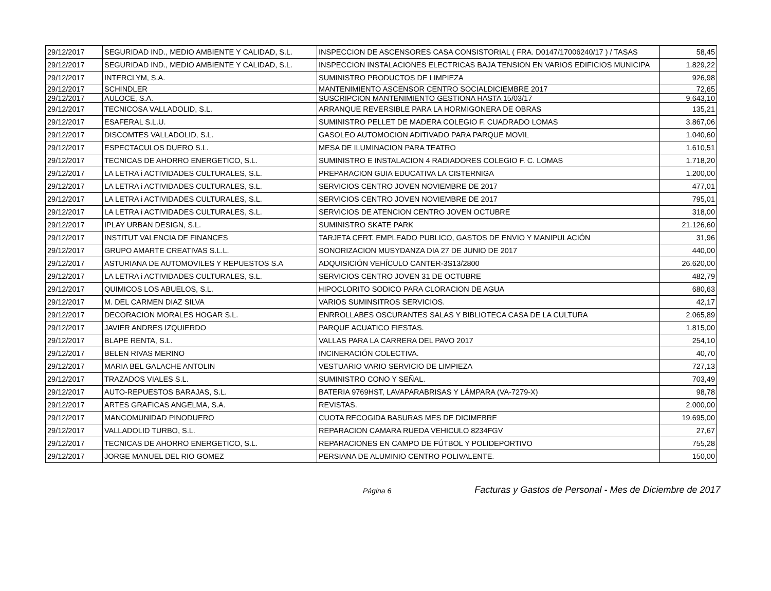| 29/12/2017 | SEGURIDAD IND., MEDIO AMBIENTE Y CALIDAD, S.L. | INSPECCION DE ASCENSORES CASA CONSISTORIAL ( FRA. D0147/17006240/17 ) / TASAS | 58,45 |
| 29/12/2017 | SEGURIDAD IND., MEDIO AMBIENTE Y CALIDAD, S.L. | INSPECCION INSTALACIONES ELECTRICAS BAJA TENSION EN VARIOS EDIFICIOS MUNICIPA | 1.829,22 |
| 29/12/2017 | INTERCLYM, S.A. | SUMINISTRO PRODUCTOS DE LIMPIEZA | 926,98 |
| 29/12/2017 | SCHINDLER | MANTENIMIENTO ASCENSOR CENTRO SOCIALDICIEMBRE 2017 | 72,65 |
| 29/12/2017 | AULOCE, S.A. | SUSCRIPCION MANTENIMIENTO GESTIONA HASTA 15/03/17 | 9.643,10 |
| 29/12/2017 | TECNICOSA VALLADOLID, S.L. | ARRANQUE REVERSIBLE PARA LA HORMIGONERA DE OBRAS | 135,21 |
| 29/12/2017 | ESAFERAL S.L.U. | SUMINISTRO PELLET DE MADERA COLEGIO F. CUADRADO LOMAS | 3.867,06 |
| 29/12/2017 | DISCOMTES VALLADOLID, S.L. | GASOLEO AUTOMOCION ADITIVADO PARA PARQUE MOVIL | 1.040,60 |
| 29/12/2017 | ESPECTACULOS DUERO S.L. | MESA DE ILUMINACION PARA TEATRO | 1.610,51 |
| 29/12/2017 | TECNICAS DE AHORRO ENERGETICO, S.L. | SUMINISTRO E INSTALACION 4 RADIADORES COLEGIO F. C. LOMAS | 1.718,20 |
| 29/12/2017 | LA LETRA i ACTIVIDADES CULTURALES, S.L. | PREPARACION GUIA EDUCATIVA LA CISTERNIGA | 1.200,00 |
| 29/12/2017 | LA LETRA i ACTIVIDADES CULTURALES, S.L. | SERVICIOS CENTRO JOVEN NOVIEMBRE DE 2017 | 477,01 |
| 29/12/2017 | LA LETRA i ACTIVIDADES CULTURALES, S.L. | SERVICIOS CENTRO JOVEN NOVIEMBRE DE 2017 | 795,01 |
| 29/12/2017 | LA LETRA i ACTIVIDADES CULTURALES, S.L. | SERVICIOS DE ATENCION CENTRO JOVEN OCTUBRE | 318,00 |
| 29/12/2017 | IPLAY URBAN DESIGN, S.L. | SUMINISTRO SKATE PARK | 21.126,60 |
| 29/12/2017 | INSTITUT VALENCIA DE FINANCES | TARJETA CERT. EMPLEADO PUBLICO, GASTOS DE ENVIO Y MANIPULACIÓN | 31,96 |
| 29/12/2017 | GRUPO AMARTE CREATIVAS S.L.L. | SONORIZACION MUSYDANZA DIA 27 DE JUNIO DE 2017 | 440,00 |
| 29/12/2017 | ASTURIANA DE AUTOMOVILES Y REPUESTOS S.A | ADQUISICIÓN VEHÍCULO CANTER-3S13/2800 | 26.620,00 |
| 29/12/2017 | LA LETRA i ACTIVIDADES CULTURALES, S.L. | SERVICIOS CENTRO JOVEN 31 DE OCTUBRE | 482,79 |
| 29/12/2017 | QUIMICOS LOS ABUELOS, S.L. | HIPOCLORITO SODICO PARA CLORACION DE AGUA | 680,63 |
| 29/12/2017 | M. DEL CARMEN DIAZ SILVA | VARIOS SUMINSITROS SERVICIOS. | 42,17 |
| 29/12/2017 | DECORACION MORALES HOGAR S.L. | ENRROLLABES OSCURANTES SALAS Y BIBLIOTECA CASA DE LA CULTURA | 2.065,89 |
| 29/12/2017 | JAVIER ANDRES IZQUIERDO | PARQUE ACUATICO FIESTAS. | 1.815,00 |
| 29/12/2017 | BLAPE RENTA, S.L. | VALLAS PARA LA CARRERA DEL PAVO 2017 | 254,10 |
| 29/12/2017 | BELEN RIVAS MERINO | INCINERACIÓN COLECTIVA. | 40,70 |
| 29/12/2017 | MARIA BEL GALACHE ANTOLIN | VESTUARIO VARIO SERVICIO DE LIMPIEZA | 727,13 |
| 29/12/2017 | TRAZADOS VIALES S.L. | SUMINISTRO CONO Y SEÑAL. | 703,49 |
| 29/12/2017 | AUTO-REPUESTOS BARAJAS, S.L. | BATERIA 9769HST, LAVAPARABRISAS Y LÁMPARA (VA-7279-X) | 98,78 |
| 29/12/2017 | ARTES GRAFICAS ANGELMA, S.A. | REVISTAS. | 2.000,00 |
| 29/12/2017 | MANCOMUNIDAD PINODUERO | CUOTA RECOGIDA BASURAS MES DE DICIMEBRE | 19.695,00 |
| 29/12/2017 | VALLADOLID TURBO, S.L. | REPARACION CAMARA RUEDA VEHICULO 8234FGV | 27,67 |
| 29/12/2017 | TECNICAS DE AHORRO ENERGETICO, S.L. | REPARACIONES EN CAMPO DE FÚTBOL Y POLIDEPORTIVO | 755,28 |
| 29/12/2017 | JORGE MANUEL DEL RIO GOMEZ | PERSIANA DE ALUMINIO CENTRO POLIVALENTE. | 150,00 |
Página 6 Facturas y Gastos de Personal - Mes de Diciembre de 2017